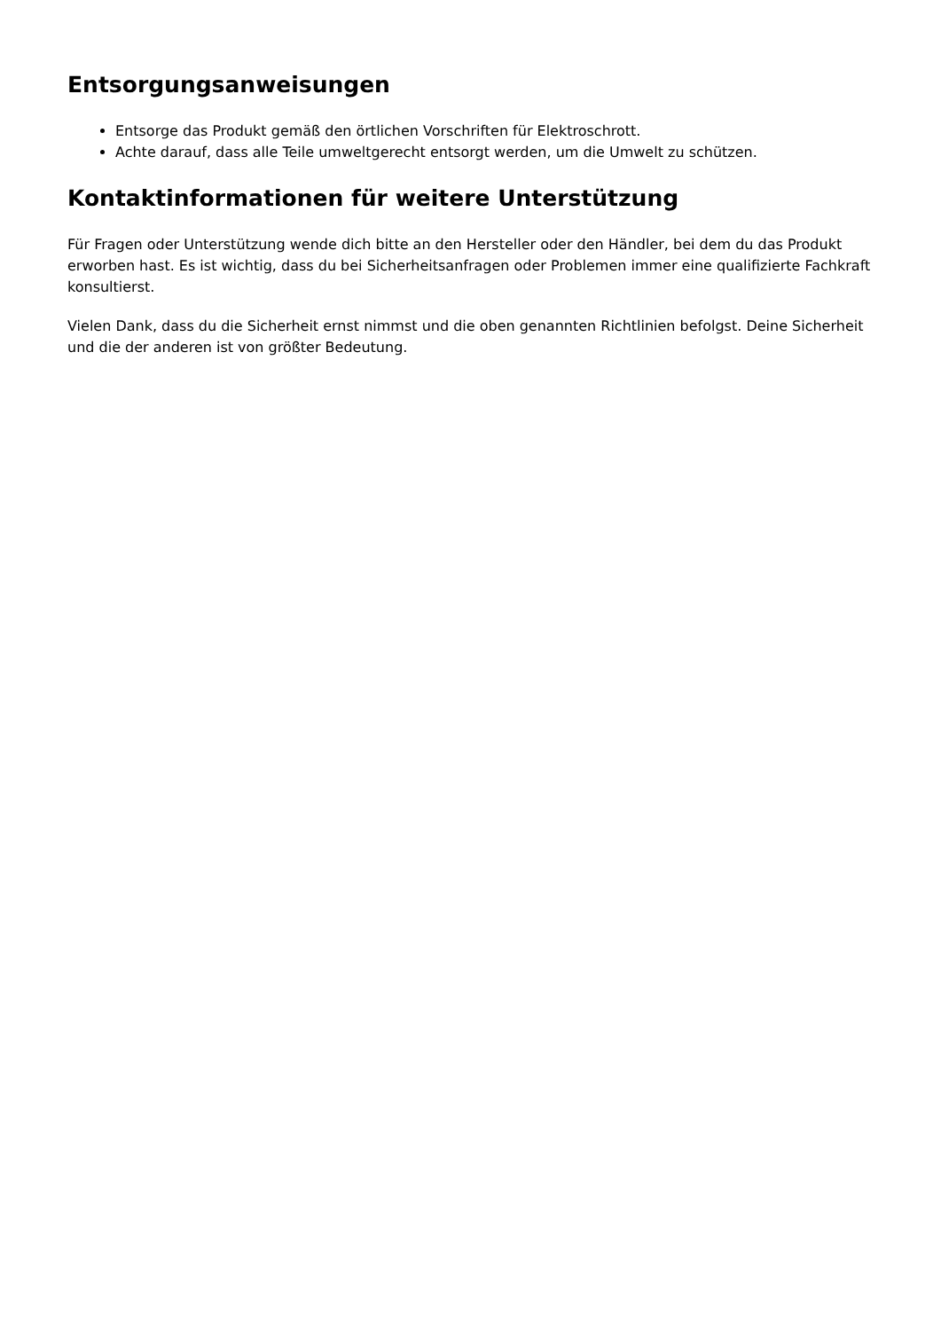Entsorgungsanweisungen
Entsorge das Produkt gemäß den örtlichen Vorschriften für Elektroschrott.
Achte darauf, dass alle Teile umweltgerecht entsorgt werden, um die Umwelt zu schützen.
Kontaktinformationen für weitere Unterstützung
Für Fragen oder Unterstützung wende dich bitte an den Hersteller oder den Händler, bei dem du das Produkt erworben hast. Es ist wichtig, dass du bei Sicherheitsanfragen oder Problemen immer eine qualifizierte Fachkraft konsultierst.
Vielen Dank, dass du die Sicherheit ernst nimmst und die oben genannten Richtlinien befolgst. Deine Sicherheit und die der anderen ist von größter Bedeutung.